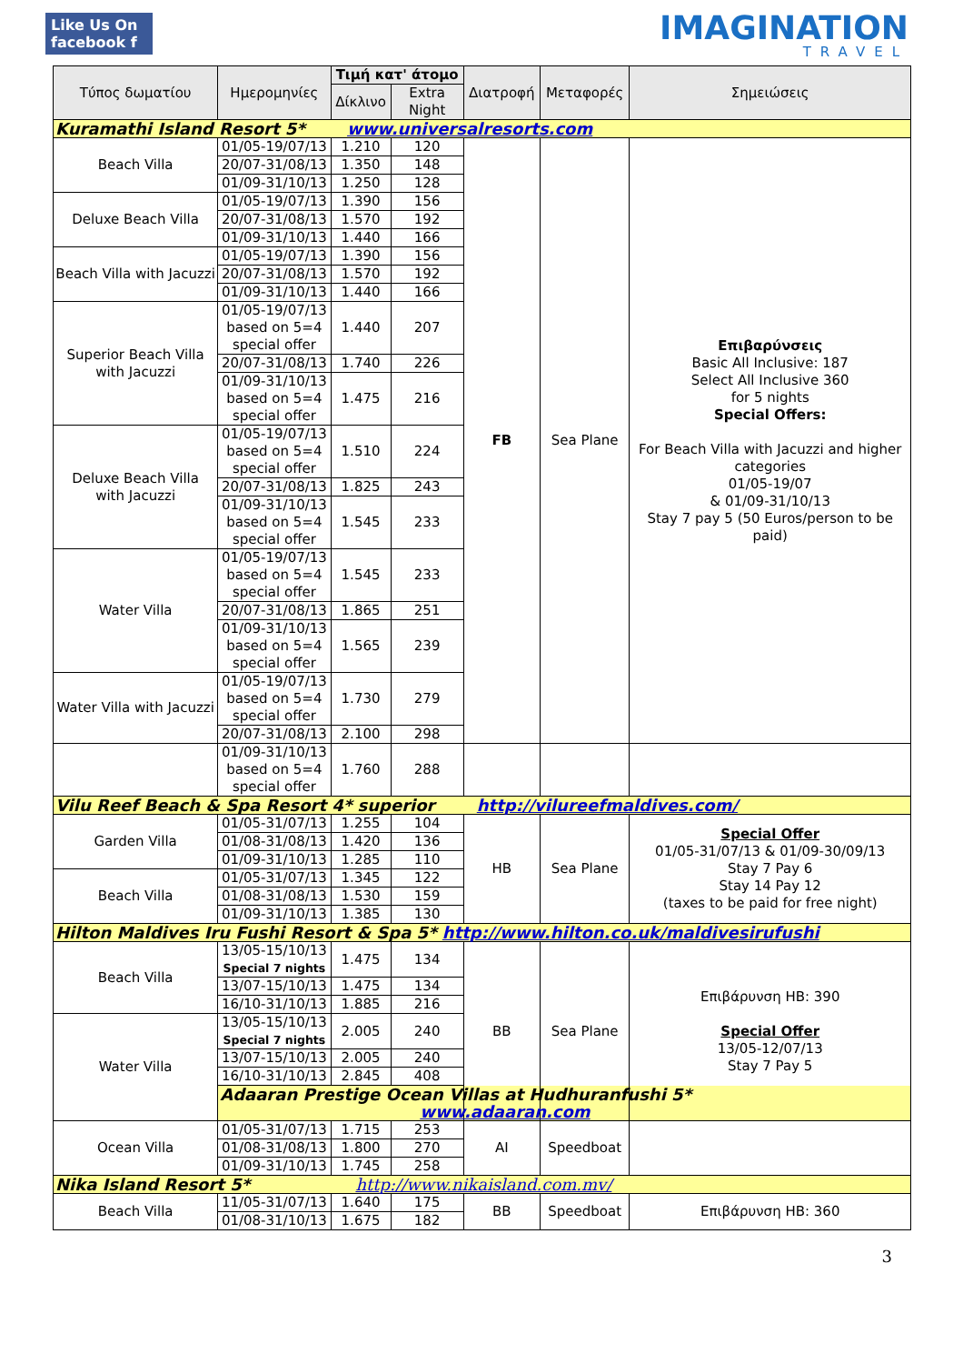Like Us On
facebook f
IMAGINATION
TRAVEL
| Τύπος δωματίου | Ημερομηνίες | Τιμή κατ' άτομο | | Διατροφή | Μεταφορές | Σημειώσεις |
| --- | --- | --- | --- | --- | --- | --- |
| | | Δίκλινο | Extra Night | | | |
| Kuramathi Island Resort 5* www.universalresorts.com | | | | | | |
| Beach Villa | 01/05-19/07/13 | 1.210 | 120 | FB | Sea Plane | Επιβαρύνσεις Basic All Inclusive: 187 Select All Inclusive 360 for 5 nights Special Offers: For Beach Villa with Jacuzzi and higher categories 01/05-19/07 & 01/09-31/10/13 Stay 7 pay 5 (50 Euros/person to be paid) |
| | 20/07-31/08/13 | 1.350 | 148 | | | |
| | 01/09-31/10/13 | 1.250 | 128 | | | |
| Deluxe Beach Villa | 01/05-19/07/13 | 1.390 | 156 | | | |
| | 20/07-31/08/13 | 1.570 | 192 | | | |
| | 01/09-31/10/13 | 1.440 | 166 | | | |
| Beach Villa with Jacuzzi | 01/05-19/07/13 | 1.390 | 156 | | | |
| | 20/07-31/08/13 | 1.570 | 192 | | | |
| | 01/09-31/10/13 | 1.440 | 166 | | | |
| Superior Beach Villa with Jacuzzi | 01/05-19/07/13 based on 5=4 special offer | 1.440 | 207 | | | |
| | 20/07-31/08/13 | 1.740 | 226 | | | |
| | 01/09-31/10/13 based on 5=4 special offer | 1.475 | 216 | | | |
| Deluxe Beach Villa with Jacuzzi | 01/05-19/07/13 based on 5=4 special offer | 1.510 | 224 | | | |
| | 20/07-31/08/13 | 1.825 | 243 | | | |
| | 01/09-31/10/13 based on 5=4 special offer | 1.545 | 233 | | | |
| Water Villa | 01/05-19/07/13 based on 5=4 special offer | 1.545 | 233 | | | |
| | 20/07-31/08/13 | 1.865 | 251 | | | |
| | 01/09-31/10/13 based on 5=4 special offer | 1.565 | 239 | | | |
| Water Villa with Jacuzzi | 01/05-19/07/13 based on 5=4 special offer | 1.730 | 279 | | | |
| | 20/07-31/08/13 | 2.100 | 298 | | | |
| | 01/09-31/10/13 based on 5=4 special offer | 1.760 | 288 | | | |
| Vilu Reef Beach & Spa Resort 4* superior http://vilureefmaldives.com/ | | | | | | |
| Garden Villa | 01/05-31/07/13 | 1.255 | 104 | HB | Sea Plane | Special Offer 01/05-31/07/13 & 01/09-30/09/13 Stay 7 Pay 6 Stay 14 Pay 12 (taxes to be paid for free night) |
| | 01/08-31/08/13 | 1.420 | 136 | | | |
| | 01/09-31/10/13 | 1.285 | 110 | | | |
| Beach Villa | 01/05-31/07/13 | 1.345 | 122 | | | |
| | 01/08-31/08/13 | 1.530 | 159 | | | |
| | 01/09-31/10/13 | 1.385 | 130 | | | |
| Hilton Maldives Iru Fushi Resort & Spa 5* http://www.hilton.co.uk/maldivesirufushi | | | | | | |
| Beach Villa | 13/05-15/10/13 Special 7 nights | 1.475 | 134 | BB | Sea Plane | Επιβάρυνση HB: 390 Special Offer 13/05-12/07/13 Stay 7 Pay 5 |
| | 13/07-15/10/13 | 1.475 | 134 | | | |
| | 16/10-31/10/13 | 1.885 | 216 | | | |
| Water Villa | 13/05-15/10/13 Special 7 nights | 2.005 | 240 | | | |
| | 13/07-15/10/13 | 2.005 | 240 | | | |
| | 16/10-31/10/13 | 2.845 | 408 | | | |
| | Adaaran Prestige Ocean Villas at Hudhuranfushi 5* www.adaaran.com | | | | | |
| Ocean Villa | 01/05-31/07/13 | 1.715 | 253 | AI | Speedboat | |
| | 01/08-31/08/13 | 1.800 | 270 | | | |
| | 01/09-31/10/13 | 1.745 | 258 | | | |
| Nika Island Resort 5* http://www.nikaisland.com.mv/ | | | | | | |
| Beach Villa | 11/05-31/07/13 | 1.640 | 175 | BB | Speedboat | Επιβάρυνση HB: 360 |
| | 01/08-31/10/13 | 1.675 | 182 | | | |
3